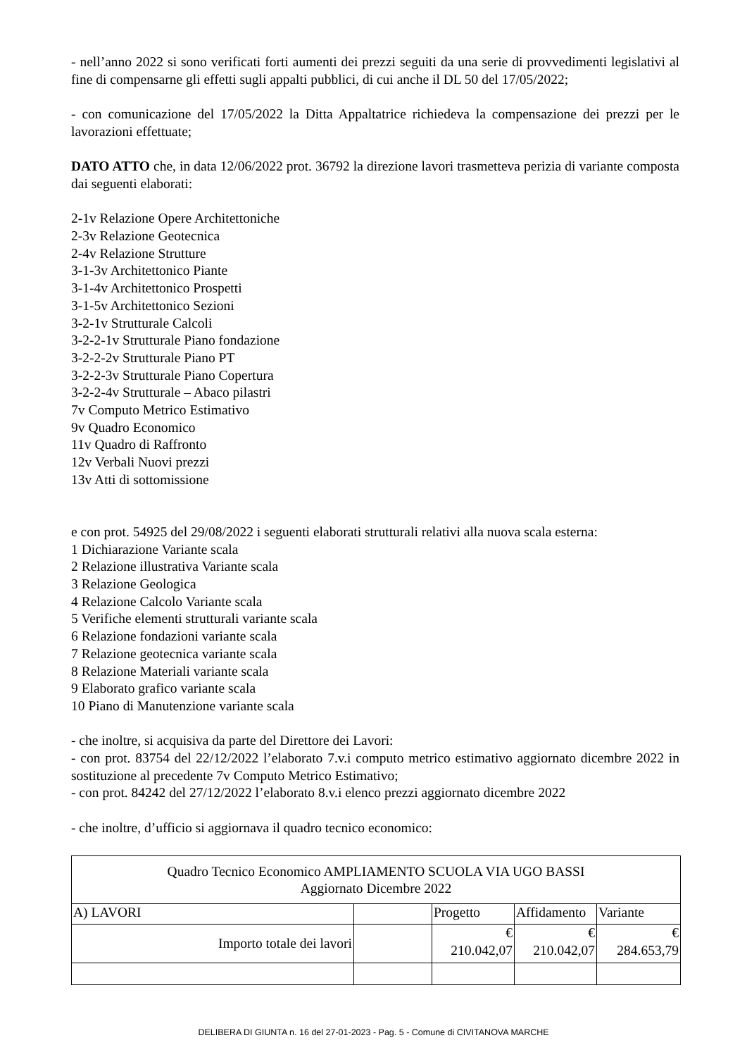- nell’anno 2022 si sono verificati forti aumenti dei prezzi seguiti da una serie di provvedimenti legislativi al fine di compensarne gli effetti sugli appalti pubblici, di cui anche il DL 50 del 17/05/2022;
- con comunicazione del 17/05/2022 la Ditta Appaltatrice richiedeva la compensazione dei prezzi per le lavorazioni effettuate;
DATO ATTO che, in data 12/06/2022 prot. 36792 la direzione lavori trasmetteva perizia di variante composta dai seguenti elaborati:
2-1v Relazione Opere Architettoniche
2-3v Relazione Geotecnica
2-4v Relazione Strutture
3-1-3v Architettonico Piante
3-1-4v Architettonico Prospetti
3-1-5v Architettonico Sezioni
3-2-1v Strutturale Calcoli
3-2-2-1v Strutturale Piano fondazione
3-2-2-2v Strutturale Piano PT
3-2-2-3v Strutturale Piano Copertura
3-2-2-4v Strutturale – Abaco pilastri
7v Computo Metrico Estimativo
9v Quadro Economico
11v Quadro di Raffronto
12v Verbali Nuovi prezzi
13v Atti di sottomissione
e con prot. 54925 del 29/08/2022 i seguenti elaborati strutturali relativi alla nuova scala esterna:
1 Dichiarazione Variante scala
2 Relazione illustrativa Variante scala
3 Relazione Geologica
4 Relazione Calcolo Variante scala
5 Verifiche elementi strutturali variante scala
6 Relazione fondazioni variante scala
7 Relazione geotecnica variante scala
8 Relazione Materiali variante scala
9 Elaborato grafico variante scala
10 Piano di Manutenzione variante scala
- che inoltre, si acquisiva da parte del Direttore dei Lavori:
- con prot. 83754 del 22/12/2022 l’elaborato 7.v.i computo metrico estimativo aggiornato dicembre 2022 in sostituzione al precedente 7v Computo Metrico Estimativo;
- con prot. 84242 del 27/12/2022 l’elaborato 8.v.i elenco prezzi aggiornato dicembre 2022
- che inoltre, d’ufficio si aggiornava il quadro tecnico economico:
| Quadro Tecnico Economico AMPLIAMENTO SCUOLA VIA UGO BASSI Aggiornato Dicembre 2022 | | | | |
| A) LAVORI | | Progetto | Affidamento | Variante |
| Importo totale dei lavori | | € 210.042,07 | € 210.042,07 | € 284.653,79 |
DELIBERA DI GIUNTA n. 16 del 27-01-2023 - Pag. 5 - Comune di CIVITANOVA MARCHE